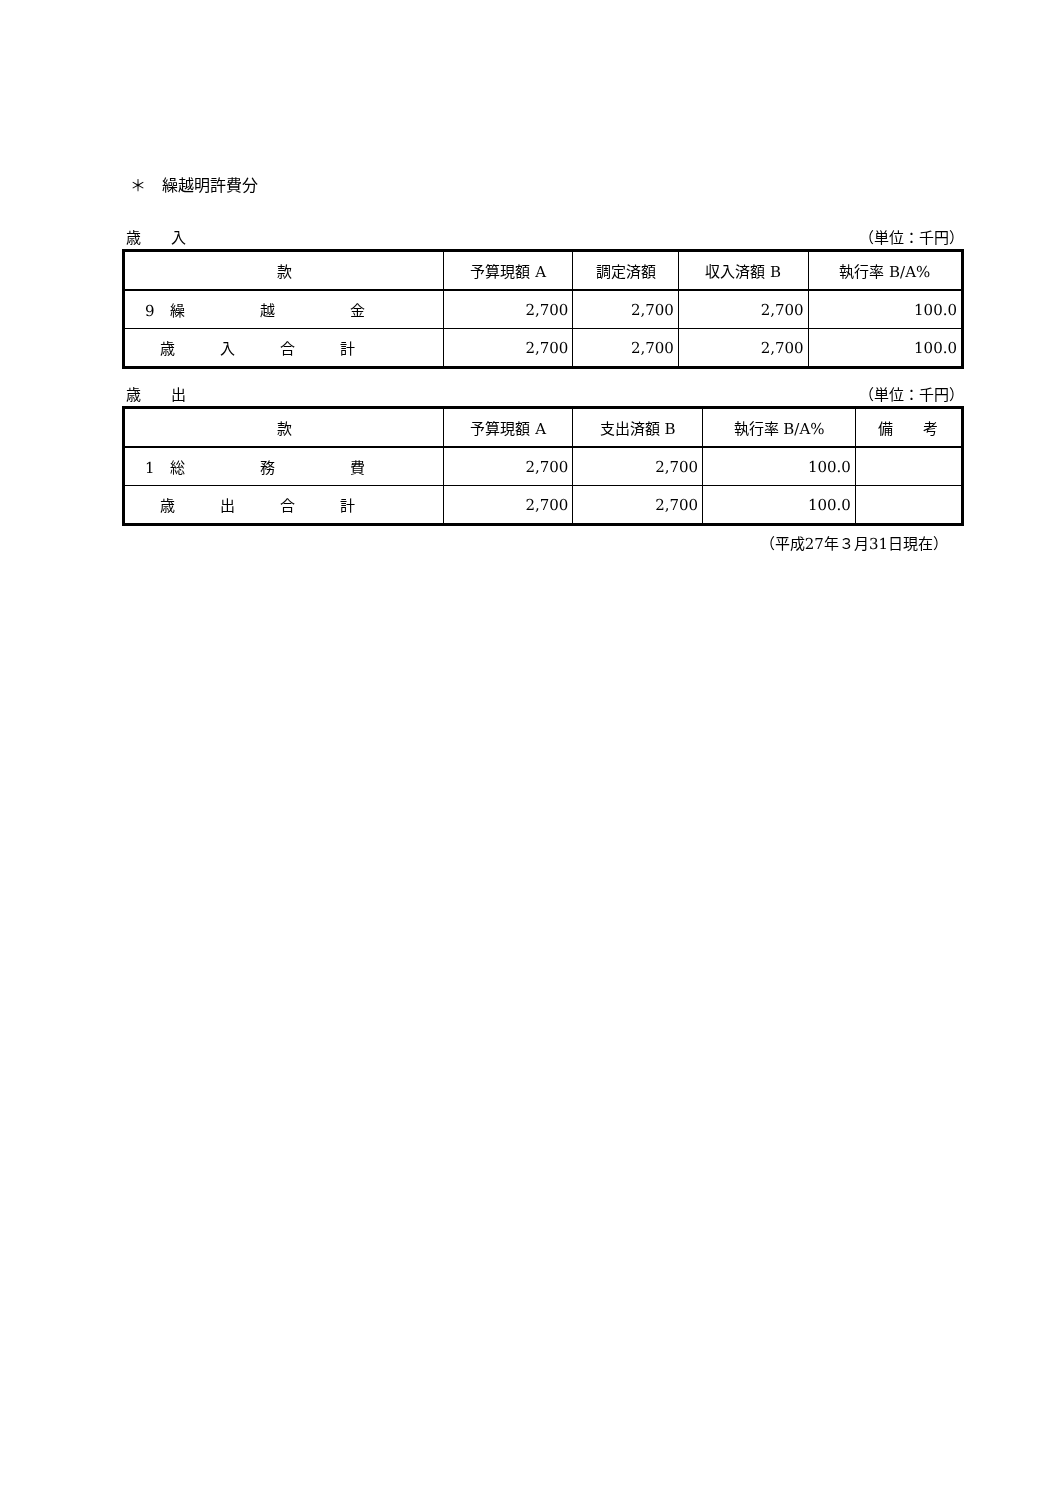＊　繰越明許費分
歳　　入 （単位：千円）
| 款 | 予算現額 A | 調定済額 | 収入済額 B | 執行率 B/A% |
| --- | --- | --- | --- | --- |
| 9 繰 越 金 | 2,700 | 2,700 | 2,700 | 100.0 |
| 歳 入 合 計 | 2,700 | 2,700 | 2,700 | 100.0 |
歳　　出 （単位：千円）
| 款 | 予算現額 A | 支出済額 B | 執行率 B/A% | 備 考 |
| --- | --- | --- | --- | --- |
| 1 総 務 費 | 2,700 | 2,700 | 100.0 | |
| 歳 出 合 計 | 2,700 | 2,700 | 100.0 | |
（平成27年３月31日現在）